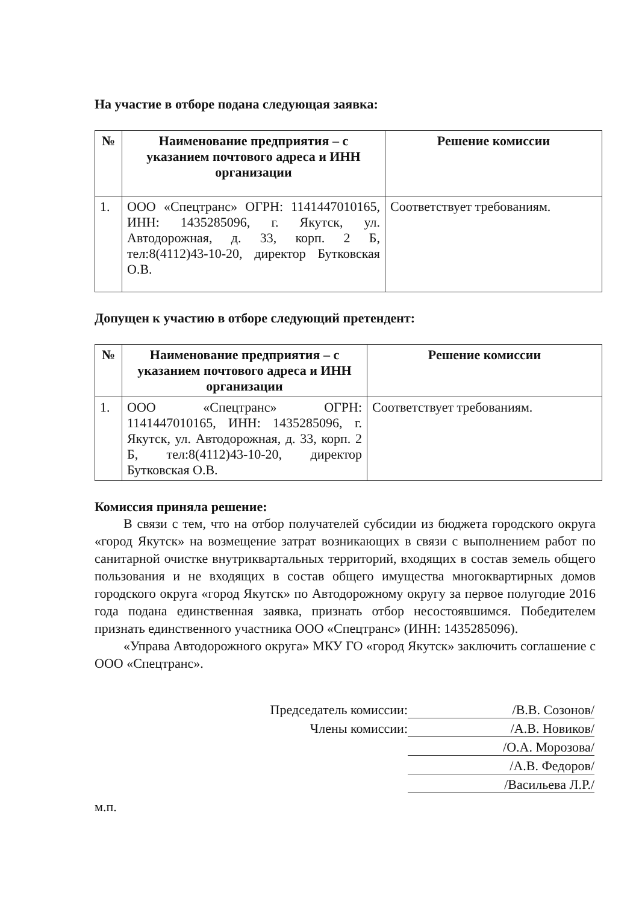На участие в отборе подана следующая заявка:
| № | Наименование предприятия – с указанием почтового адреса и ИНН организации | Решение комиссии |
| --- | --- | --- |
| 1. | ООО «Спецтранс» ОГРН: 1141447010165, ИНН: 1435285096, г. Якутск, ул. Автодорожная, д. 33, корп. 2 Б, тел:8(4112)43-10-20, директор Бутковская О.В. | Соответствует требованиям. |
Допущен к участию в отборе следующий претендент:
| № | Наименование предприятия – с указанием почтового адреса и ИНН организации | Решение комиссии |
| --- | --- | --- |
| 1. | ООО «Спецтранс» ОГРН: 1141447010165, ИНН: 1435285096, г. Якутск, ул. Автодорожная, д. 33, корп. 2 Б, тел:8(4112)43-10-20, директор Бутковская О.В. | Соответствует требованиям. |
Комиссия приняла решение:
В связи с тем, что на отбор получателей субсидии из бюджета городского округа «город Якутск» на возмещение затрат возникающих в связи с выполнением работ по санитарной очистке внутриквартальных территорий, входящих в состав земель общего пользования и не входящих в состав общего имущества многоквартирных домов городского округа «город Якутск» по Автодорожному округу за первое полугодие 2016 года подана единственная заявка, признать отбор несостоявшимся. Победителем признать единственного участника ООО «Спецтранс» (ИНН: 1435285096).
«Управа Автодорожного округа» МКУ ГО «город Якутск» заключить соглашение с ООО «Спецтранс».
Председатель комиссии:
/В.В. Созонов/
Члены комиссии:
/А.В. Новиков/
/О.А. Морозова/
/А.В. Федоров/
/Васильева Л.Р./
м.п.